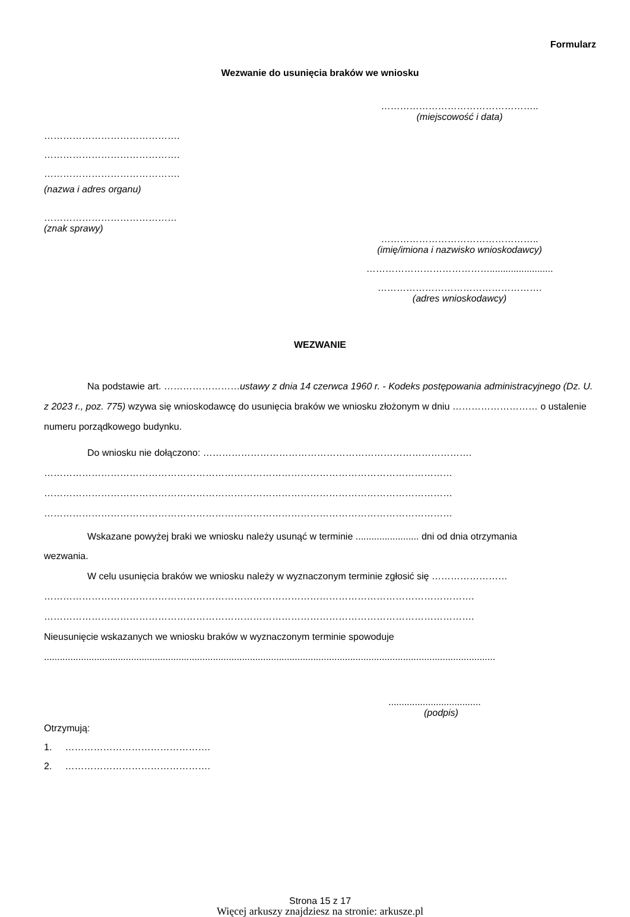Formularz
Wezwanie do usunięcia braków we wniosku
…………………………………………..
(miejscowość i data)
…………………………………….
…………………………………….
…………………………………….
(nazwa i adres organu)
……………………………………
(znak sprawy)
…………………………………………..
(imię/imiona i nazwisko wnioskodawcy)
…………………………………........................
…………………………………………….
(adres wnioskodawcy)
WEZWANIE
Na podstawie art. ……………………ustawy z dnia 14 czerwca 1960 r. - Kodeks postępowania administracyjnego (Dz. U. z 2023 r., poz. 775) wzywa się wnioskodawcę do usunięcia braków we wniosku złożonym w dniu ……………………… o ustalenie numeru porządkowego budynku.
Do wniosku nie dołączono: ………………………………………………………………………….
…………………………………………………………………………………………………………………
…………………………………………………………………………………………………………………
…………………………………………………………………………………………………………………
Wskazane powyżej braki we wniosku należy usunąć w terminie ........................ dni od dnia otrzymania
wezwania.
W celu usunięcia braków we wniosku należy w wyznaczonym terminie zgłosić się ……………………
……………………………………………………………………………………………………………………….
……………………………………………………………………………………………………………………….
Nieusunięcie wskazanych we wniosku braków w wyznaczonym terminie spowoduje
...........................................................................................................................................................................
...................................
(podpis)
Otrzymują:
1. ……………………………………….
2. ……………………………………….
Strona 15 z 17
Więcej arkuszy znajdziesz na stronie: arkusze.pl